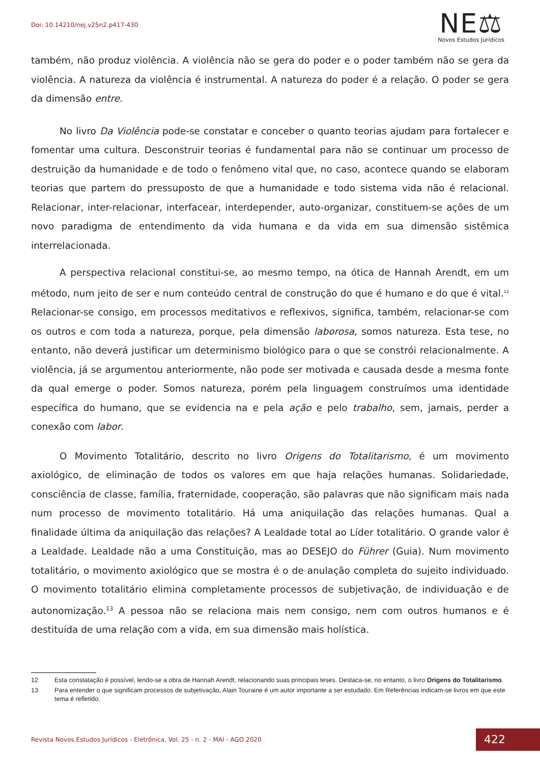Doi: 10.14210/nej.v25n2.p417-430
NE⚖
Novos Estudos Jurídicos
também, não produz violência. A violência não se gera do poder e o poder também não se gera da violência. A natureza da violência é instrumental. A natureza do poder é a relação. O poder se gera da dimensão entre.
No livro Da Violência pode-se constatar e conceber o quanto teorias ajudam para fortalecer e fomentar uma cultura. Desconstruir teorias é fundamental para não se continuar um processo de destruição da humanidade e de todo o fenômeno vital que, no caso, acontece quando se elaboram teorias que partem do pressuposto de que a humanidade e todo sistema vida não é relacional. Relacionar, inter-relacionar, interfacear, interdepender, auto-organizar, constituem-se ações de um novo paradigma de entendimento da vida humana e da vida em sua dimensão sistêmica interrelacionada.
A perspectiva relacional constitui-se, ao mesmo tempo, na ótica de Hannah Arendt, em um método, num jeito de ser e num conteúdo central de construção do que é humano e do que é vital.<sup>12</sup> Relacionar-se consigo, em processos meditativos e reflexivos, significa, também, relacionar-se com os outros e com toda a natureza, porque, pela dimensão laborosa, somos natureza. Esta tese, no entanto, não deverá justificar um determinismo biológico para o que se constrói relacionalmente. A violência, já se argumentou anteriormente, não pode ser motivada e causada desde a mesma fonte da qual emerge o poder. Somos natureza, porém pela linguagem construímos uma identidade específica do humano, que se evidencia na e pela ação e pelo trabalho, sem, jamais, perder a conexão com labor.
O Movimento Totalitário, descrito no livro Origens do Totalitarismo, é um movimento axiológico, de eliminação de todos os valores em que haja relações humanas. Solidariedade, consciência de classe, família, fraternidade, cooperação, são palavras que não significam mais nada num processo de movimento totalitário. Há uma aniquilação das relações humanas. Qual a finalidade última da aniquilação das relações? A Lealdade total ao Líder totalitário. O grande valor é a Lealdade. Lealdade não a uma Constituição, mas ao DESEJO do Führer (Guia). Num movimento totalitário, o movimento axiológico que se mostra é o de anulação completa do sujeito individuado. O movimento totalitário elimina completamente processos de subjetivação, de individuação e de autonomização.<sup>13</sup> A pessoa não se relaciona mais nem consigo, nem com outros humanos e é destituída de uma relação com a vida, em sua dimensão mais holística.
12 Esta constatação é possível, lendo-se a obra de Hannah Arendt, relacionando suas principais teses. Destaca-se, no entanto, o livro Origens do Totalitarismo.
13 Para entender o que significam processos de subjetivação, Alain Touraine é um autor importante a ser estudado. Em Referências indicam-se livros em que este tema é refletido.
Revista Novos Estudos Jurídicos - Eletrônica, Vol. 25 - n. 2 - MAI - AGO 2020
422